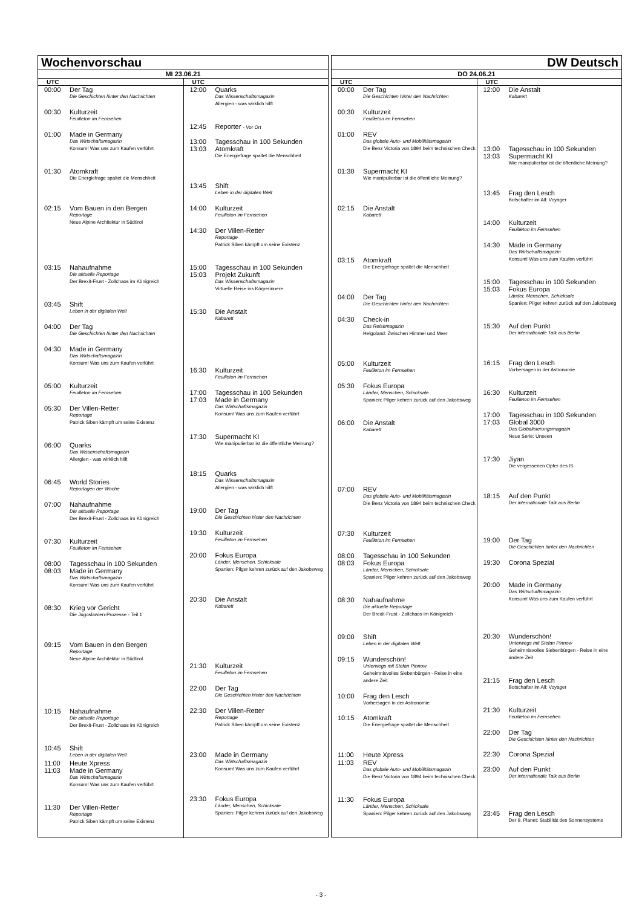Wochenvorschau
MI 23.06.21
UTC
00:00 Der Tag
Die Geschichten hinter den Nachrichten
00:30 Kulturzeit
Feuilleton im Fernsehen
01:00 Made in Germany
Das Wirtschaftsmagazin
Konsum! Was uns zum Kaufen verführt
01:30 Atomkraft
Die Energiefrage spaltet die Menschheit
02:15 Vom Bauen in den Bergen
Reportage
Neue Alpine Architektur in Südtirol
03:15 Nahaufnahme
Die aktuelle Reportage
Der Brexit-Frust - Zollchaos im Königreich
03:45 Shift
Leben in der digitalen Welt
04:00 Der Tag
Die Geschichten hinter den Nachrichten
04:30 Made in Germany
Das Wirtschaftsmagazin
Konsum! Was uns zum Kaufen verführt
05:00 Kulturzeit
Feuilleton im Fernsehen
05:30 Der Villen-Retter
Reportage
Patrick Siben kämpft um seine Existenz
06:00 Quarks
Das Wissenschaftsmagazin
Allergien - was wirklich hilft
06:45 World Stories
Reportagen der Woche
07:00 Nahaufnahme
Die aktuelle Reportage
Der Brexit-Frust - Zollchaos im Königreich
07:30 Kulturzeit
Feuilleton im Fernsehen
08:00 Tagesschau in 100 Sekunden
08:03 Made in Germany
Das Wirtschaftsmagazin
Konsum! Was uns zum Kaufen verführt
08:30 Krieg vor Gericht
Die Jugoslawien-Prozesse - Teil 1
09:15 Vom Bauen in den Bergen
Reportage
Neue Alpine Architektur in Südtirol
10:15 Nahaufnahme
Die aktuelle Reportage
Der Brexit-Frust - Zollchaos im Königreich
10:45 Shift
Leben in der digitalen Welt
11:00 Heute Xpress
11:03 Made in Germany
Das Wirtschaftsmagazin
Konsum! Was uns zum Kaufen verführt
11:30 Der Villen-Retter
Reportage
Patrick Siben kämpft um seine Existenz
UTC
12:00 Quarks
Das Wissenschaftsmagazin
Allergien - was wirklich hilft
12:45 Reporter - Vor Ort
13:00 Tagesschau in 100 Sekunden
13:03 Atomkraft
Die Energiefrage spaltet die Menschheit
13:45 Shift
Leben in der digitalen Welt
14:00 Kulturzeit
Feuilleton im Fernsehen
14:30 Der Villen-Retter
Reportage
Patrick Siben kämpft um seine Existenz
15:00 Tagesschau in 100 Sekunden
15:03 Projekt Zukunft
Das Wissenschaftsmagazin
Virtuelle Reise ins Körperinnere
15:30 Die Anstalt
Kabarett
16:30 Kulturzeit
Feuilleton im Fernsehen
17:00 Tagesschau in 100 Sekunden
17:03 Made in Germany
Das Wirtschaftsmagazin
Konsum! Was uns zum Kaufen verführt
17:30 Supermacht KI
Wie manipulierbar ist die öffentliche Meinung?
18:15 Quarks
Das Wissenschaftsmagazin
Allergien - was wirklich hilft
19:00 Der Tag
Die Geschichten hinter den Nachrichten
19:30 Kulturzeit
Feuilleton im Fernsehen
20:00 Fokus Europa
Länder, Menschen, Schicksale
Spanien: Pilger kehren zurück auf den Jakobsweg
20:30 Die Anstalt
Kabarett
21:30 Kulturzeit
Feuilleton im Fernsehen
22:00 Der Tag
Die Geschichten hinter den Nachrichten
22:30 Der Villen-Retter
Reportage
Patrick Siben kämpft um seine Existenz
23:00 Made in Germany
Das Wirtschaftsmagazin
Konsum! Was uns zum Kaufen verführt
23:30 Fokus Europa
Länder, Menschen, Schicksale
Spanien: Pilger kehren zurück auf den Jakobsweg
DW Deutsch
DO 24.06.21
UTC
00:00 Der Tag
Die Geschichten hinter den Nachrichten
00:30 Kulturzeit
Feuilleton im Fernsehen
01:00 REV
Das globale Auto- und Mobilitätsmagazin
Die Benz Victoria von 1894 beim technischen Check
01:30 Supermacht KI
Wie manipulierbar ist die öffentliche Meinung?
02:15 Die Anstalt
Kabarett
03:15 Atomkraft
Die Energiefrage spaltet die Menschheit
04:00 Der Tag
Die Geschichten hinter den Nachrichten
04:30 Check-in
Das Reisemagazin
Helgoland: Zwischen Himmel und Meer
05:00 Kulturzeit
Feuilleton im Fernsehen
05:30 Fokus Europa
Länder, Menschen, Schicksale
Spanien: Pilger kehren zurück auf den Jakobsweg
06:00 Die Anstalt
Kabarett
07:00 REV
Das globale Auto- und Mobilitätsmagazin
Die Benz Victoria von 1894 beim technischen Check
07:30 Kulturzeit
Feuilleton im Fernsehen
08:00 Tagesschau in 100 Sekunden
08:03 Fokus Europa
Länder, Menschen, Schicksale
Spanien: Pilger kehren zurück auf den Jakobsweg
08:30 Nahaufnahme
Die aktuelle Reportage
Der Brexit-Frust - Zollchaos im Königreich
09:00 Shift
Leben in der digitalen Welt
09:15 Wunderschön!
Unterwegs mit Stefan Pinnow
Geheimnisvolles Siebenbürgen - Reise in eine andere Zeit
10:00 Frag den Lesch
Vorhersagen in der Astronomie
10:15 Atomkraft
Die Energiefrage spaltet die Menschheit
11:00 Heute Xpress
11:03 REV
Das globale Auto- und Mobilitätsmagazin
Die Benz Victoria von 1894 beim technischen Check
11:30 Fokus Europa
Länder, Menschen, Schicksale
Spanien: Pilger kehren zurück auf den Jakobsweg
UTC
12:00 Die Anstalt
Kabarett
13:00 Tagesschau in 100 Sekunden
13:03 Supermacht KI
Wie manipulierbar ist die öffentliche Meinung?
13:45 Frag den Lesch
Botschafter im All: Voyager
14:00 Kulturzeit
Feuilleton im Fernsehen
14:30 Made in Germany
Das Wirtschaftsmagazin
Konsum! Was uns zum Kaufen verführt
15:00 Tagesschau in 100 Sekunden
15:03 Fokus Europa
Länder, Menschen, Schicksale
Spanien: Pilger kehren zurück auf den Jakobsweg
15:30 Auf den Punkt
Der internationale Talk aus Berlin
16:15 Frag den Lesch
Vorhersagen in der Astronomie
16:30 Kulturzeit
Feuilleton im Fernsehen
17:00 Tagesschau in 100 Sekunden
17:03 Global 3000
Das Globalisierungsmagazin
Neue Serie: Unseen
17:30 Jiyan
Die vergessenen Opfer des IS
18:15 Auf den Punkt
Der internationale Talk aus Berlin
19:00 Der Tag
Die Geschichten hinter den Nachrichten
19:30 Corona Spezial
20:00 Made in Germany
Das Wirtschaftsmagazin
Konsum! Was uns zum Kaufen verführt
20:30 Wunderschön!
Unterwegs mit Stefan Pinnow
Geheimnisvolles Siebenbürgen - Reise in eine andere Zeit
21:15 Frag den Lesch
Botschafter im All: Voyager
21:30 Kulturzeit
Feuilleton im Fernsehen
22:00 Der Tag
Die Geschichten hinter den Nachrichten
22:30 Corona Spezial
23:00 Auf den Punkt
Der internationale Talk aus Berlin
23:45 Frag den Lesch
Der 9. Planet: Stabilität des Sonnensystems
- 3 -